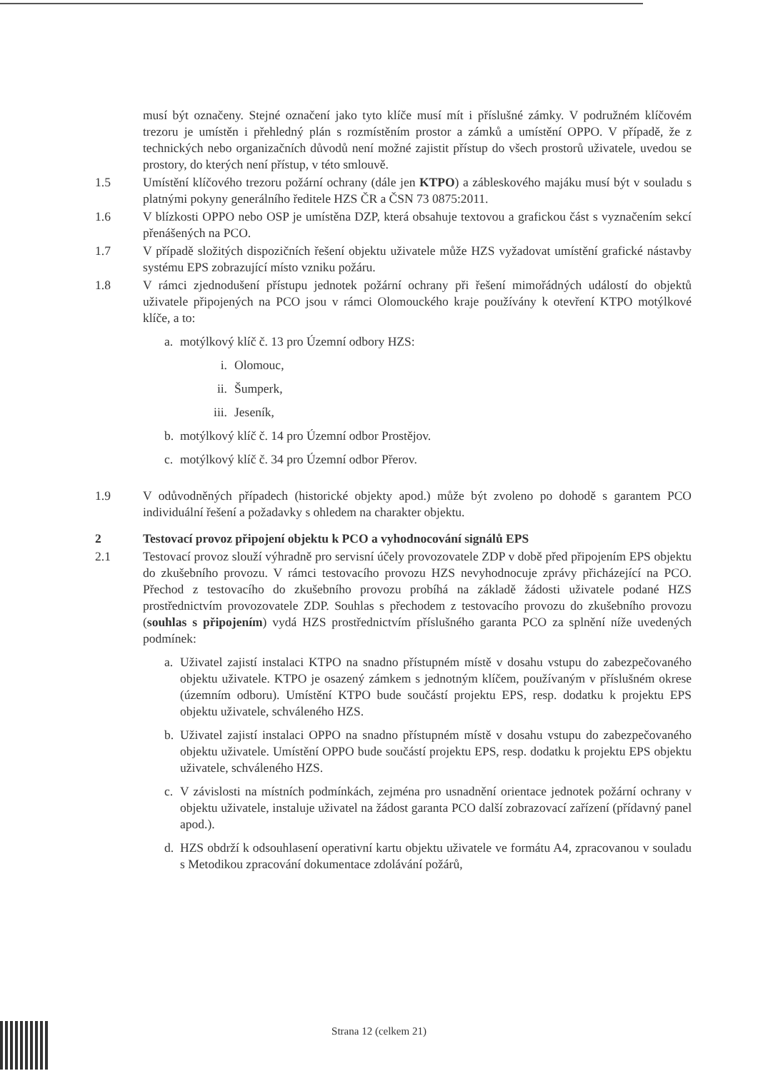musí být označeny. Stejné označení jako tyto klíče musí mít i příslušné zámky. V podružném klíčovém trezoru je umístěn i přehledný plán s rozmístěním prostor a zámků a umístění OPPO. V případě, že z technických nebo organizačních důvodů není možné zajistit přístup do všech prostorů uživatele, uvedou se prostory, do kterých není přístup, v této smlouvě.
1.5 Umístění klíčového trezoru požární ochrany (dále jen KTPO) a zábleskového majáku musí být v souladu s platnými pokyny generálního ředitele HZS ČR a ČSN 73 0875:2011.
1.6 V blízkosti OPPO nebo OSP je umístěna DZP, která obsahuje textovou a grafickou část s vyznačením sekcí přenášených na PCO.
1.7 V případě složitých dispozičních řešení objektu uživatele může HZS vyžadovat umístění grafické nástavby systému EPS zobrazující místo vzniku požáru.
1.8 V rámci zjednodušení přístupu jednotek požární ochrany při řešení mimořádných událostí do objektů uživatele připojených na PCO jsou v rámci Olomouckého kraje používány k otevření KTPO motýlkové klíče, a to:
a. motýlkový klíč č. 13 pro Územní odbory HZS:
i. Olomouc,
ii. Šumperk,
iii. Jeseník,
b. motýlkový klíč č. 14 pro Územní odbor Prostějov.
c. motýlkový klíč č. 34 pro Územní odbor Přerov.
1.9 V odůvodněných případech (historické objekty apod.) může být zvoleno po dohodě s garantem PCO individuální řešení a požadavky s ohledem na charakter objektu.
2 Testovací provoz připojení objektu k PCO a vyhodnocování signálů EPS
2.1 Testovací provoz slouží výhradně pro servisní účely provozovatele ZDP v době před připojením EPS objektu do zkušebního provozu. V rámci testovacího provozu HZS nevyhodnocuje zprávy přicházející na PCO. Přechod z testovacího do zkušebního provozu probíhá na základě žádosti uživatele podané HZS prostřednictvím provozovatele ZDP. Souhlas s přechodem z testovacího provozu do zkušebního provozu (souhlas s připojením) vydá HZS prostřednictvím příslušného garanta PCO za splnění níže uvedených podmínek:
a. Uživatel zajistí instalaci KTPO na snadno přístupném místě v dosahu vstupu do zabezpečovaného objektu uživatele. KTPO je osazený zámkem s jednotným klíčem, používaným v příslušném okrese (územním odboru). Umístění KTPO bude součástí projektu EPS, resp. dodatku k projektu EPS objektu uživatele, schváleného HZS.
b. Uživatel zajistí instalaci OPPO na snadno přístupném místě v dosahu vstupu do zabezpečovaného objektu uživatele. Umístění OPPO bude součástí projektu EPS, resp. dodatku k projektu EPS objektu uživatele, schváleného HZS.
c. V závislosti na místních podmínkách, zejména pro usnadnění orientace jednotek požární ochrany v objektu uživatele, instaluje uživatel na žádost garanta PCO další zobrazovací zařízení (přídavný panel apod.).
d. HZS obdrží k odsouhlasení operativní kartu objektu uživatele ve formátu A4, zpracovanou v souladu s Metodikou zpracování dokumentace zdolávání požárů,
Strana 12 (celkem 21)